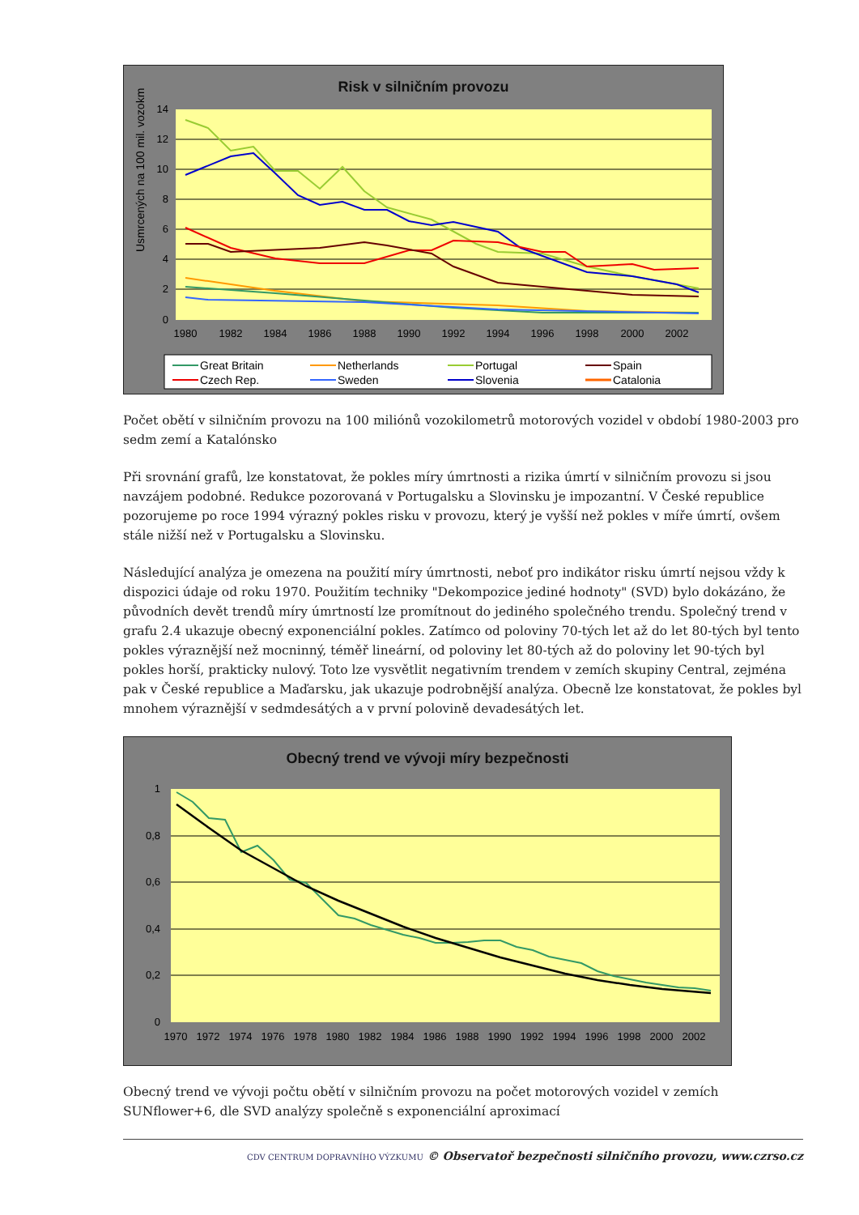Risk v silničním provozu
14
12
10
8
6
4
2
0
1980
1982
1984
1986
1988
1990
1992
1994
1996
1998
2000
2002
Usmrcených na 100 mil. vozokm
Great Britain
Netherlands
Portugal
Spain
Czech Rep.
Sweden
Slovenia
Catalonia
Počet obětí v silničním provozu na 100 miliónů vozokilometrů motorových vozidel v období 1980-2003 pro sedm zemí a Katalónsko
Při srovnání grafů, lze konstatovat, že pokles míry úmrtnosti a rizika úmrtí v silničním provozu si jsou navzájem podobné. Redukce pozorovaná v Portugalsku a Slovinsku je impozantní. V České republice pozorujeme po roce 1994 výrazný pokles risku v provozu, který je vyšší než pokles v míře úmrtí, ovšem stále nižší než v Portugalsku a Slovinsku.
Následující analýza je omezena na použití míry úmrtnosti, neboť pro indikátor risku úmrtí nejsou vždy k dispozici údaje od roku 1970. Použitím techniky "Dekompozice jediné hodnoty" (SVD) bylo dokázáno, že původních devět trendů míry úmrtností lze promítnout do jediného společného trendu. Společný trend v grafu 2.4 ukazuje obecný exponenciální pokles. Zatímco od poloviny 70-tých let až do let 80-tých byl tento pokles výraznější než mocninný, téměř lineární, od poloviny let 80-tých až do poloviny let 90-tých byl pokles horší, prakticky nulový. Toto lze vysvětlit negativním trendem v zemích skupiny Central, zejména pak v České republice a Maďarsku, jak ukazuje podrobnější analýza. Obecně lze konstatovat, že pokles byl mnohem výraznější v sedmdesátých a v první polovině devadesátých let.
Obecný trend ve vývoji míry bezpečnosti
1
0,8
0,6
0,4
0,2
0
1970
1972
1974
1976
1978
1980
1982
1984
1986
1988
1990
1992
1994
1996
1998
2000
2002
Obecný trend ve vývoji počtu obětí v silničním provozu na počet motorových vozidel v zemích SUNflower+6, dle SVD analýzy společně s exponenciální aproximací
CDV CENTRUM DOPRAVNÍHO VÝZKUMU © Observatoř bezpečnosti silničního provozu, www.czrso.cz